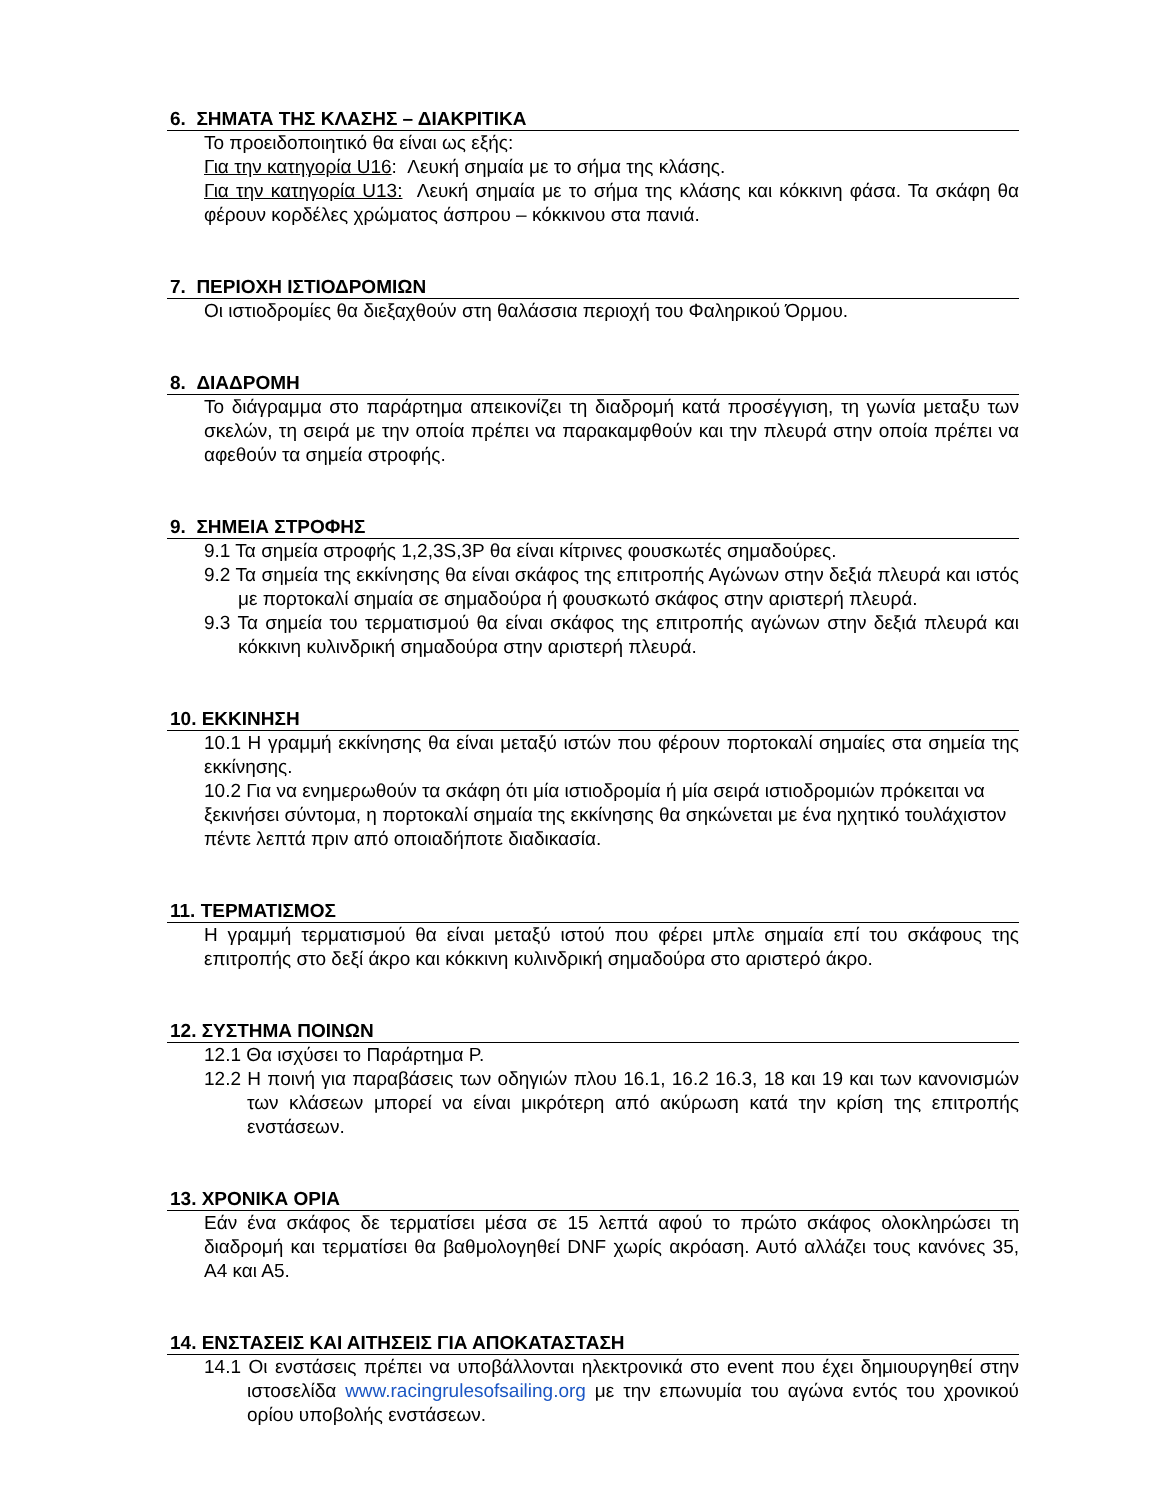6. ΣΗΜΑΤΑ ΤΗΣ ΚΛΑΣΗΣ – ΔΙΑΚΡΙΤΙΚΑ
Το προειδοποιητικό θα είναι ως εξής:
Για την κατηγορία U16: Λευκή σημαία με το σήμα της κλάσης.
Για την κατηγορία U13: Λευκή σημαία με το σήμα της κλάσης και κόκκινη φάσα. Τα σκάφη θα φέρουν κορδέλες χρώματος άσπρου – κόκκινου στα πανιά.
7. ΠΕΡΙΟΧΗ ΙΣΤΙΟΔΡΟΜΙΩΝ
Οι ιστιοδρομίες θα διεξαχθούν στη θαλάσσια περιοχή του Φαληρικού Όρμου.
8. ΔΙΑΔΡΟΜΗ
Το διάγραμμα στο παράρτημα απεικονίζει τη διαδρομή κατά προσέγγιση, τη γωνία μεταξυ των σκελών, τη σειρά με την οποία πρέπει να παρακαμφθούν και την πλευρά στην οποία πρέπει να αφεθούν τα σημεία στροφής.
9. ΣΗΜΕΙΑ ΣΤΡΟΦΗΣ
9.1 Τα σημεία στροφής 1,2,3S,3P θα είναι κίτρινες φουσκωτές σημαδούρες.
9.2 Τα σημεία της εκκίνησης θα είναι σκάφος της επιτροπής Αγώνων στην δεξιά πλευρά και ιστός με πορτοκαλί σημαία σε σημαδούρα ή φουσκωτό σκάφος στην αριστερή πλευρά.
9.3 Τα σημεία του τερματισμού θα είναι σκάφος της επιτροπής αγώνων στην δεξιά πλευρά και κόκκινη κυλινδρική σημαδούρα στην αριστερή πλευρά.
10. ΕΚΚΙΝΗΣΗ
10.1 Η γραμμή εκκίνησης θα είναι μεταξύ ιστών που φέρουν πορτοκαλί σημαίες στα σημεία της εκκίνησης.
10.2 Για να ενημερωθούν τα σκάφη ότι μία ιστιοδρομία ή μία σειρά ιστιοδρομιών πρόκειται να ξεκινήσει σύντομα, η πορτοκαλί σημαία της εκκίνησης θα σηκώνεται με ένα ηχητικό τουλάχιστον πέντε λεπτά πριν από οποιαδήποτε διαδικασία.
11. ΤΕΡΜΑΤΙΣΜΟΣ
Η γραμμή τερματισμού θα είναι μεταξύ ιστού που φέρει μπλε σημαία επί του σκάφους της επιτροπής στο δεξί άκρο και κόκκινη κυλινδρική σημαδούρα στο αριστερό άκρο.
12. ΣΥΣΤΗΜΑ ΠΟΙΝΩΝ
12.1 Θα ισχύσει το Παράρτημα Ρ.
12.2 Η ποινή για παραβάσεις των οδηγιών πλου 16.1, 16.2 16.3, 18 και 19 και των κανονισμών των κλάσεων μπορεί να είναι μικρότερη από ακύρωση κατά την κρίση της επιτροπής ενστάσεων.
13. ΧΡΟΝΙΚΑ ΟΡΙΑ
Εάν ένα σκάφος δε τερματίσει μέσα σε 15 λεπτά αφού το πρώτο σκάφος ολοκληρώσει τη διαδρομή και τερματίσει θα βαθμολογηθεί DNF χωρίς ακρόαση. Αυτό αλλάζει τους κανόνες 35, Α4 και Α5.
14. ΕΝΣΤΑΣΕΙΣ ΚΑΙ ΑΙΤΗΣΕΙΣ ΓΙΑ ΑΠΟΚΑΤΑΣΤΑΣΗ
14.1 Οι ενστάσεις πρέπει να υποβάλλονται ηλεκτρονικά στο event που έχει δημιουργηθεί στην ιστοσελίδα www.racingrulesofsailing.org με την επωνυμία του αγώνα εντός του χρονικού ορίου υποβολής ενστάσεων.